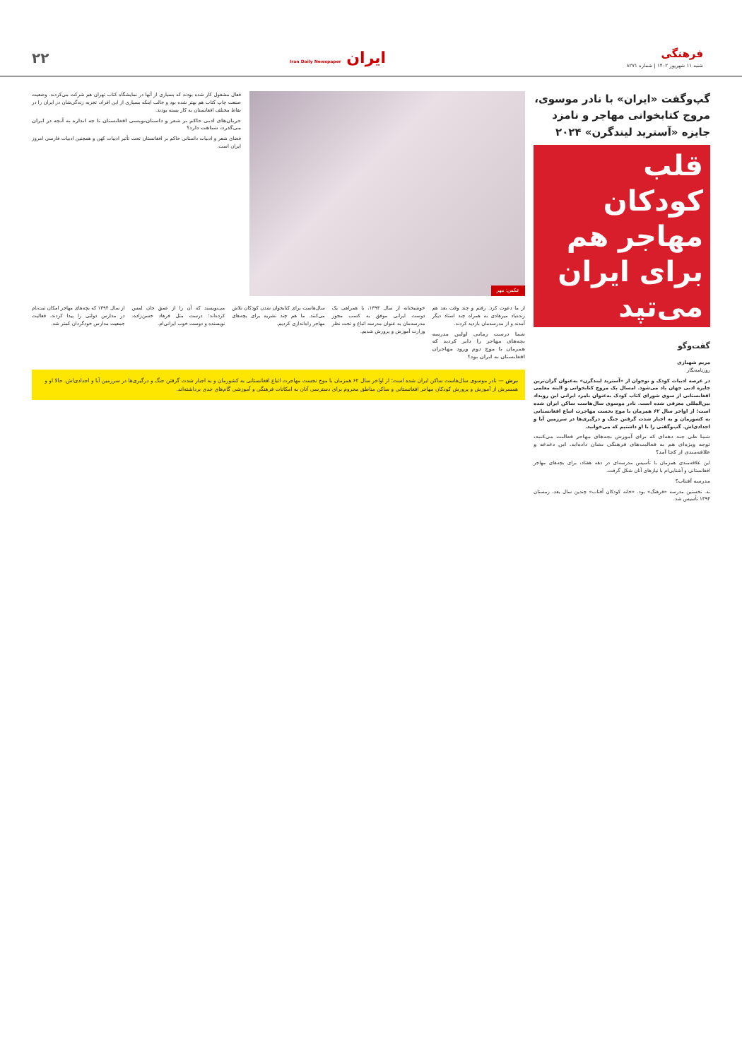فرهنگی
شنبه ۱۱ شهریور ۱۴۰۲ | شماره ۸۲۷۱
ایران Iran Daily Newspaper
۲۲
گپ‌وگفت «ایران» با نادر موسوی، مروج کتابخوانی مهاجر و نامزد جایزه «آسترید لیندگرن» ۲۰۲۴
قلب کودکان مهاجر هم برای ایران می‌تپد
گفت‌وگو
مریم شهبازی
روزنامه‌نگار
در عرصه ادبیات کودک و نوجوان از «آسترید لیندگرن» به‌عنوان گران‌ترین جایزه ادبی جهان یاد می‌شود. امسال یک مروج کتابخوانی و البته معلمی افغانستانی از سوی شورای کتاب کودک به‌عنوان نامزد ایرانی این رویداد بین‌المللی معرفی شده است. نادر موسوی سال‌هاست ساکن ایران شده است؛ از اواخر سال ۶۲ همزمان با موج نخست مهاجرت اتباع افغانستانی به کشورمان و به اجبار شدت گرفتن جنگ و درگیری‌ها در سرزمین آبا و اجدادی‌اش. گپ‌وگفتی را با او داشتیم که می‌خوانید.
شما طی چند دهه‌ای که برای آموزش بچه‌های مهاجر فعالیت می‌کنید، توجه ویژه‌ای هم به فعالیت‌های فرهنگی نشان داده‌اید. این دغدغه و علاقه‌مندی از کجا آمد؟
این علاقه‌مندی همزمان با تأسیس مدرسه‌ای در دهه هفتاد، برای بچه‌های مهاجر افغانستانی و آشنایی‌ام با نیازهای آنان شکل گرفت.
مدرسه آفتاب؟
نه. نخستین مدرسه «فرهنگ» بود. «خانه کودکان آفتاب» چندین سال بعد، زمستان ۱۳۹۴ تأسیس شد.
عکس: مهر
فعال مشغول کار شده بودند که بسیاری از آنها در نمایشگاه کتاب تهران هم شرکت می‌کردند. وضعیت صنعت چاپ کتاب هم بهتر شده بود و جالب اینکه بسیاری از این افراد، تجربه زندگی‌شان در ایران را در نقاط مختلف افغانستان به کار بسته بودند.
جریان‌های ادبی حاکم بر شعر و داستان‌نویسی افغانستان تا چه اندازه به آنچه در ایران می‌گذرد، شباهت دارد؟
فضای شعر و ادبیات داستانی حاکم بر افغانستان تحت تأثیر ادبیات کهن و همچنین ادبیات فارسی امروز ایران است.
از ما دعوت کرد. رفتم و چند وقت بعد هم زنده‌یاد میرهادی به همراه چند استاد دیگر آمدند و از مدرسه‌مان بازدید کردند.
شما درست زمانی اولین مدرسه بچه‌های مهاجر را دایر کردید که همزمان با موج دوم ورود مهاجران افغانستان به ایران بود؟
خوشبختانه از سال ۱۳۹۴، با همراهی یک دوست ایرانی موفق به کسب مجوز مدرسه‌مان به عنوان مدرسه اتباع و تحت نظر وزارت آموزش و پرورش شدیم.
سال‌هاست برای کتابخوان شدن کودکان تلاش می‌کنند. ما هم چند نشریه برای بچه‌های مهاجر راه‌اندازی کردیم.
می‌نویسند که آن را از عمق جان لمس کرده‌اند؛ درست مثل فرهاد حسن‌زاده، نویسنده و دوست خوب ایرانی‌ام.
از سال ۱۳۹۴ که بچه‌های مهاجر امکان ثبت‌نام در مدارس دولتی را پیدا کردند، فعالیت جمعیت مدارس خودگردان کمتر شد.
برش — نادر موسوی سال‌هاست ساکن ایران شده است؛ از اواخر سال ۶۲ همزمان با موج نخست مهاجرت اتباع افغانستانی به کشورمان و به اجبار شدت گرفتن جنگ و درگیری‌ها در سرزمین آبا و اجدادی‌اش. حالا او و همسرش از آموزش و پرورش کودکان مهاجر افغانستانی و ساکن مناطق محروم برای دسترسی آنان به امکانات فرهنگی و آموزشی گام‌های جدی برداشته‌اند.